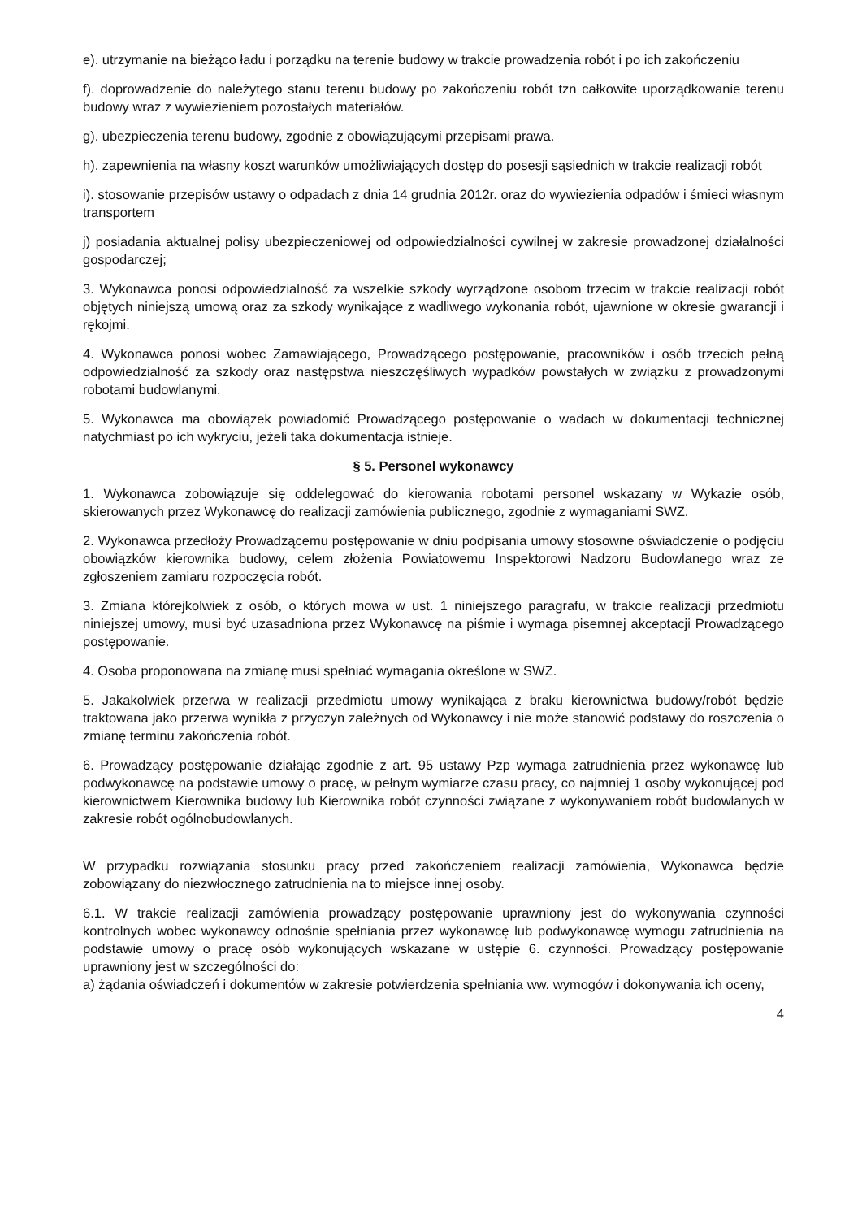e). utrzymanie na bieżąco ładu i porządku na terenie budowy w trakcie prowadzenia robót i po ich zakończeniu
f). doprowadzenie do należytego stanu terenu budowy po zakończeniu robót tzn całkowite uporządkowanie terenu budowy wraz z wywiezieniem pozostałych materiałów.
g). ubezpieczenia terenu budowy, zgodnie z obowiązującymi przepisami prawa.
h). zapewnienia na własny koszt warunków umożliwiających dostęp do posesji sąsiednich w trakcie realizacji robót
i). stosowanie przepisów ustawy o odpadach z dnia 14 grudnia 2012r. oraz do wywiezienia odpadów i śmieci własnym transportem
j) posiadania aktualnej polisy ubezpieczeniowej od odpowiedzialności cywilnej w zakresie prowadzonej działalności gospodarczej;
3. Wykonawca ponosi odpowiedzialność za wszelkie szkody wyrządzone osobom trzecim w trakcie realizacji robót objętych niniejszą umową oraz za szkody wynikające z wadliwego wykonania robót, ujawnione w okresie gwarancji i rękojmi.
4. Wykonawca ponosi wobec Zamawiającego, Prowadzącego postępowanie, pracowników i osób trzecich pełną odpowiedzialność za szkody oraz następstwa nieszczęśliwych wypadków powstałych w związku z prowadzonymi robotami budowlanymi.
5. Wykonawca ma obowiązek powiadomić Prowadzącego postępowanie o wadach w dokumentacji technicznej natychmiast po ich wykryciu, jeżeli taka dokumentacja istnieje.
§ 5. Personel wykonawcy
1. Wykonawca zobowiązuje się oddelegować do kierowania robotami personel wskazany w Wykazie osób, skierowanych przez Wykonawcę do realizacji zamówienia publicznego, zgodnie z wymaganiami SWZ.
2. Wykonawca przedłoży Prowadzącemu postępowanie w dniu podpisania umowy stosowne oświadczenie o podjęciu obowiązków kierownika budowy, celem złożenia Powiatowemu Inspektorowi Nadzoru Budowlanego wraz ze zgłoszeniem zamiaru rozpoczęcia robót.
3. Zmiana którejkolwiek z osób, o których mowa w ust. 1 niniejszego paragrafu, w trakcie realizacji przedmiotu niniejszej umowy, musi być uzasadniona przez Wykonawcę na piśmie i wymaga pisemnej akceptacji Prowadzącego postępowanie.
4. Osoba proponowana na zmianę musi spełniać wymagania określone w SWZ.
5. Jakakolwiek przerwa w realizacji przedmiotu umowy wynikająca z braku kierownictwa budowy/robót będzie traktowana jako przerwa wynikła z przyczyn zależnych od Wykonawcy i nie może stanowić podstawy do roszczenia o zmianę terminu zakończenia robót.
6. Prowadzący postępowanie działając zgodnie z art. 95 ustawy Pzp wymaga zatrudnienia przez wykonawcę lub podwykonawcę na podstawie umowy o pracę, w pełnym wymiarze czasu pracy, co najmniej 1 osoby wykonującej pod kierownictwem Kierownika budowy lub Kierownika robót czynności związane z wykonywaniem robót budowlanych w zakresie robót ogólnobudowlanych.
W przypadku rozwiązania stosunku pracy przed zakończeniem realizacji zamówienia, Wykonawca będzie zobowiązany do niezwłocznego zatrudnienia na to miejsce innej osoby.
6.1. W trakcie realizacji zamówienia prowadzący postępowanie uprawniony jest do wykonywania czynności kontrolnych wobec wykonawcy odnośnie spełniania przez wykonawcę lub podwykonawcę wymogu zatrudnienia na podstawie umowy o pracę osób wykonujących wskazane w ustępie 6. czynności. Prowadzący postępowanie uprawniony jest w szczególności do:
a) żądania oświadczeń i dokumentów w zakresie potwierdzenia spełniania ww. wymogów i dokonywania ich oceny,
4